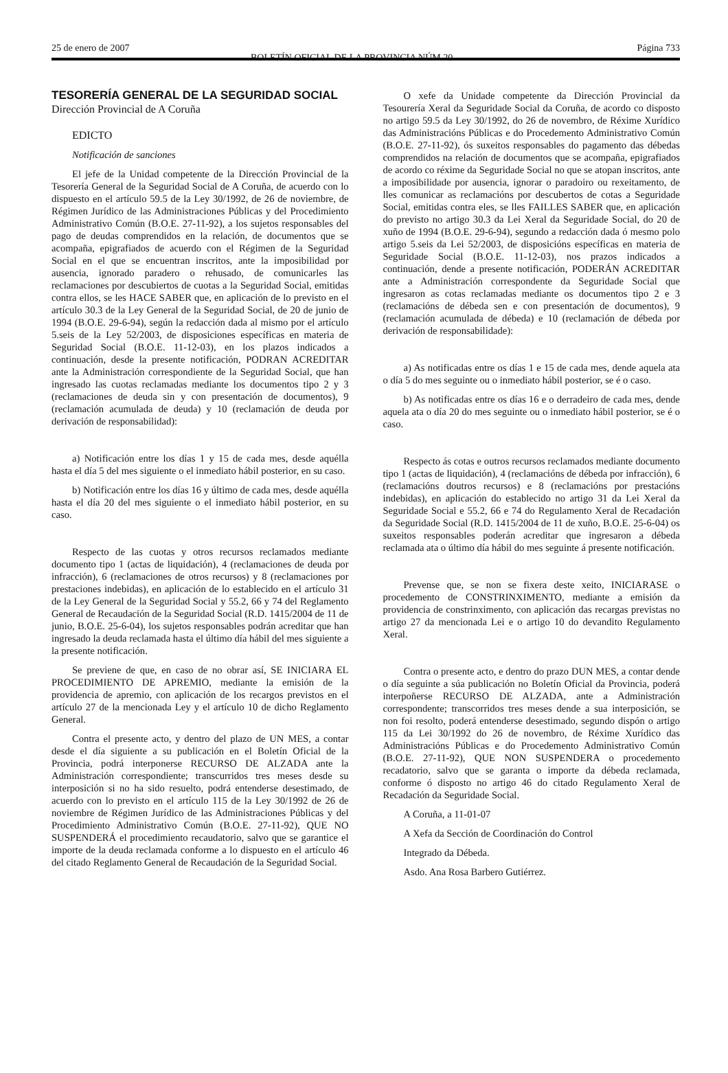25 de enero de 2007
BOLETÍN OFICIAL DE LA PROVINCIA NÚM 20
Página 733
TESORERÍA GENERAL DE LA SEGURIDAD SOCIAL
Dirección Provincial de A Coruña
EDICTO
Notificación de sanciones
El jefe de la Unidad competente de la Dirección Provincial de la Tesorería General de la Seguridad Social de A Coruña, de acuerdo con lo dispuesto en el artículo 59.5 de la Ley 30/1992, de 26 de noviembre, de Régimen Jurídico de las Administraciones Públicas y del Procedimiento Administrativo Común (B.O.E. 27-11-92), a los sujetos responsables del pago de deudas comprendidos en la relación, de documentos que se acompaña, epigrafiados de acuerdo con el Régimen de la Seguridad Social en el que se encuentran inscritos, ante la imposibilidad por ausencia, ignorado paradero o rehusado, de comunicarles las reclamaciones por descubiertos de cuotas a la Seguridad Social, emitidas contra ellos, se les HACE SABER que, en aplicación de lo previsto en el artículo 30.3 de la Ley General de la Seguridad Social, de 20 de junio de 1994 (B.O.E. 29-6-94), según la redacción dada al mismo por el artículo 5.seis de la Ley 52/2003, de disposiciones específicas en materia de Seguridad Social (B.O.E. 11-12-03), en los plazos indicados a continuación, desde la presente notificación, PODRAN ACREDITAR ante la Administración correspondiente de la Seguridad Social, que han ingresado las cuotas reclamadas mediante los documentos tipo 2 y 3 (reclamaciones de deuda sin y con presentación de documentos), 9 (reclamación acumulada de deuda) y 10 (reclamación de deuda por derivación de responsabilidad):
a) Notificación entre los días 1 y 15 de cada mes, desde aquélla hasta el día 5 del mes siguiente o el inmediato hábil posterior, en su caso.
b) Notificación entre los días 16 y último de cada mes, desde aquélla hasta el día 20 del mes siguiente o el inmediato hábil posterior, en su caso.
Respecto de las cuotas y otros recursos reclamados mediante documento tipo 1 (actas de liquidación), 4 (reclamaciones de deuda por infracción), 6 (reclamaciones de otros recursos) y 8 (reclamaciones por prestaciones indebidas), en aplicación de lo establecido en el artículo 31 de la Ley General de la Seguridad Social y 55.2, 66 y 74 del Reglamento General de Recaudación de la Seguridad Social (R.D. 1415/2004 de 11 de junio, B.O.E. 25-6-04), los sujetos responsables podrán acreditar que han ingresado la deuda reclamada hasta el último día hábil del mes siguiente a la presente notificación.
Se previene de que, en caso de no obrar así, SE INICIARA EL PROCEDIMIENTO DE APREMIO, mediante la emisión de la providencia de apremio, con aplicación de los recargos previstos en el artículo 27 de la mencionada Ley y el artículo 10 de dicho Reglamento General.
Contra el presente acto, y dentro del plazo de UN MES, a contar desde el día siguiente a su publicación en el Boletín Oficial de la Provincia, podrá interponerse RECURSO DE ALZADA ante la Administración correspondiente; transcurridos tres meses desde su interposición si no ha sido resuelto, podrá entenderse desestimado, de acuerdo con lo previsto en el artículo 115 de la Ley 30/1992 de 26 de noviembre de Régimen Jurídico de las Administraciones Públicas y del Procedimiento Administrativo Común (B.O.E. 27-11-92), QUE NO SUSPENDERÁ el procedimiento recaudatorio, salvo que se garantice el importe de la deuda reclamada conforme a lo dispuesto en el artículo 46 del citado Reglamento General de Recaudación de la Seguridad Social.
O xefe da Unidade competente da Dirección Provincial da Tesourería Xeral da Seguridade Social da Coruña, de acordo co disposto no artigo 59.5 da Ley 30/1992, do 26 de novembro, de Réxime Xurídico das Administracións Públicas e do Procedemento Administrativo Común (B.O.E. 27-11-92), ós suxeitos responsables do pagamento das débedas comprendidos na relación de documentos que se acompaña, epigrafiados de acordo co réxime da Seguridade Social no que se atopan inscritos, ante a imposibilidade por ausencia, ignorar o paradoiro ou rexeitamento, de lles comunicar as reclamacións por descubertos de cotas a Seguridade Social, emitidas contra eles, se lles FAILLES SABER que, en aplicación do previsto no artigo 30.3 da Lei Xeral da Seguridade Social, do 20 de xuño de 1994 (B.O.E. 29-6-94), segundo a redacción dada ó mesmo polo artigo 5.seis da Lei 52/2003, de disposicións específicas en materia de Seguridade Social (B.O.E. 11-12-03), nos prazos indicados a continuación, dende a presente notificación, PODERÁN ACREDITAR ante a Administración correspondente da Seguridade Social que ingresaron as cotas reclamadas mediante os documentos tipo 2 e 3 (reclamacións de débeda sen e con presentación de documentos), 9 (reclamación acumulada de débeda) e 10 (reclamación de débeda por derivación de responsabilidade):
a) As notificadas entre os días 1 e 15 de cada mes, dende aquela ata o día 5 do mes seguinte ou o inmediato hábil posterior, se é o caso.
b) As notificadas entre os días 16 e o derradeiro de cada mes, dende aquela ata o día 20 do mes seguinte ou o inmediato hábil posterior, se é o caso.
Respecto ás cotas e outros recursos reclamados mediante documento tipo 1 (actas de liquidación), 4 (reclamacións de débeda por infracción), 6 (reclamacións doutros recursos) e 8 (reclamacións por prestacións indebidas), en aplicación do establecido no artigo 31 da Lei Xeral da Seguridade Social e 55.2, 66 e 74 do Regulamento Xeral de Recadación da Seguridade Social (R.D. 1415/2004 de 11 de xuño, B.O.E. 25-6-04) os suxeitos responsables poderán acreditar que ingresaron a débeda reclamada ata o último día hábil do mes seguinte á presente notificación.
Prevense que, se non se fixera deste xeito, INICIARASE o procedemento de CONSTRINXIMENTO, mediante a emisión da providencia de constrinximento, con aplicación das recargas previstas no artigo 27 da mencionada Lei e o artigo 10 do devandito Regulamento Xeral.
Contra o presente acto, e dentro do prazo DUN MES, a contar dende o día seguinte a súa publicación no Boletín Oficial da Provincia, poderá interpoñerse RECURSO DE ALZADA, ante a Administración correspondente; transcorridos tres meses dende a sua interposición, se non foi resolto, poderá entenderse desestimado, segundo dispón o artigo 115 da Lei 30/1992 do 26 de novembro, de Réxime Xurídico das Administracións Públicas e do Procedemento Administrativo Común (B.O.E. 27-11-92), QUE NON SUSPENDERA o procedemento recadatorio, salvo que se garanta o importe da débeda reclamada, conforme ó disposto no artigo 46 do citado Regulamento Xeral de Recadación da Seguridade Social.
A Coruña, a 11-01-07
A Xefa da Sección de Coordinación do Control
Integrado da Débeda.
Asdo. Ana Rosa Barbero Gutiérrez.